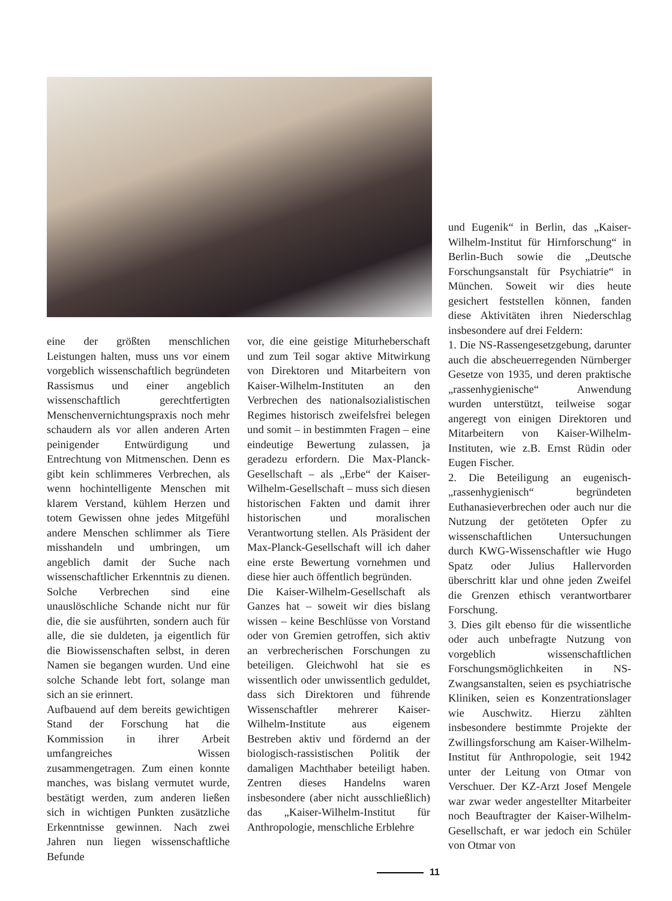eine der größten menschlichen Leistungen halten, muss uns vor einem vorgeblich wissenschaftlich begründeten Rassismus und einer angeblich wissenschaftlich gerechtfertigten Menschenvernichtungspraxis noch mehr schaudern als vor allen anderen Arten peinigender Entwürdigung und Entrechtung von Mitmenschen. Denn es gibt kein schlimmeres Verbrechen, als wenn hochintelligente Menschen mit klarem Verstand, kühlem Herzen und totem Gewissen ohne jedes Mitgefühl andere Menschen schlimmer als Tiere misshandeln und umbringen, um angeblich damit der Suche nach wissenschaftlicher Erkenntnis zu dienen. Solche Verbrechen sind eine unauslöschliche Schande nicht nur für die, die sie ausführten, sondern auch für alle, die sie duldeten, ja eigentlich für die Biowissenschaften selbst, in deren Namen sie begangen wurden. Und eine solche Schande lebt fort, solange man sich an sie erinnert.
Aufbauend auf dem bereits gewichtigen Stand der Forschung hat die Kommission in ihrer Arbeit umfangreiches Wissen zusammengetragen. Zum einen konnte manches, was bislang vermutet wurde, bestätigt werden, zum anderen ließen sich in wichtigen Punkten zusätzliche Erkenntnisse gewinnen. Nach zwei Jahren nun liegen wissenschaftliche Befunde
vor, die eine geistige Miturheberschaft und zum Teil sogar aktive Mitwirkung von Direktoren und Mitarbeitern von Kaiser-Wilhelm-Instituten an den Verbrechen des nationalsozialistischen Regimes historisch zweifelsfrei belegen und somit – in bestimmten Fragen – eine eindeutige Bewertung zulassen, ja geradezu erfordern. Die Max-Planck-Gesellschaft – als „Erbe“ der Kaiser-Wilhelm-Gesellschaft – muss sich diesen historischen Fakten und damit ihrer historischen und moralischen Verantwortung stellen. Als Präsident der Max-Planck-Gesellschaft will ich daher eine erste Bewertung vornehmen und diese hier auch öffentlich begründen.
Die Kaiser-Wilhelm-Gesellschaft als Ganzes hat – soweit wir dies bislang wissen – keine Beschlüsse von Vorstand oder von Gremien getroffen, sich aktiv an verbrecherischen Forschungen zu beteiligen. Gleichwohl hat sie es wissentlich oder unwissentlich geduldet, dass sich Direktoren und führende Wissenschaftler mehrerer Kaiser-Wilhelm-Institute aus eigenem Bestreben aktiv und fördernd an der biologisch-rassistischen Politik der damaligen Machthaber beteiligt haben. Zentren dieses Handelns waren insbesondere (aber nicht ausschließlich) das „Kaiser-Wilhelm-Institut für Anthropologie, menschliche Erblehre
und Eugenik“ in Berlin, das „Kaiser-Wilhelm-Institut für Hirnforschung“ in Berlin-Buch sowie die „Deutsche Forschungsanstalt für Psychiatrie“ in München. Soweit wir dies heute gesichert feststellen können, fanden diese Aktivitäten ihren Niederschlag insbesondere auf drei Feldern:
1. Die NS-Rassengesetzgebung, darunter auch die abscheuerregenden Nürnberger Gesetze von 1935, und deren praktische „rassenhygienische“ Anwendung wurden unterstützt, teilweise sogar angeregt von einigen Direktoren und Mitarbeitern von Kaiser-Wilhelm-Instituten, wie z.B. Ernst Rüdin oder Eugen Fischer.
2. Die Beteiligung an eugenisch-„rassenhygienisch“ begründeten Euthanasieverbrechen oder auch nur die Nutzung der getöteten Opfer zu wissenschaftlichen Untersuchungen durch KWG-Wissenschaftler wie Hugo Spatz oder Julius Hallervorden überschritt klar und ohne jeden Zweifel die Grenzen ethisch verantwortbarer Forschung.
3. Dies gilt ebenso für die wissentliche oder auch unbefragte Nutzung von vorgeblich wissenschaftlichen Forschungsmöglichkeiten in NS-Zwangsanstalten, seien es psychiatrische Kliniken, seien es Konzentrationslager wie Auschwitz. Hierzu zählten insbesondere bestimmte Projekte der Zwillingsforschung am Kaiser-Wilhelm-Institut für Anthropologie, seit 1942 unter der Leitung von Otmar von Verschuer. Der KZ-Arzt Josef Mengele war zwar weder angestellter Mitarbeiter noch Beauftragter der Kaiser-Wilhelm-Gesellschaft, er war jedoch ein Schüler von Otmar von
11